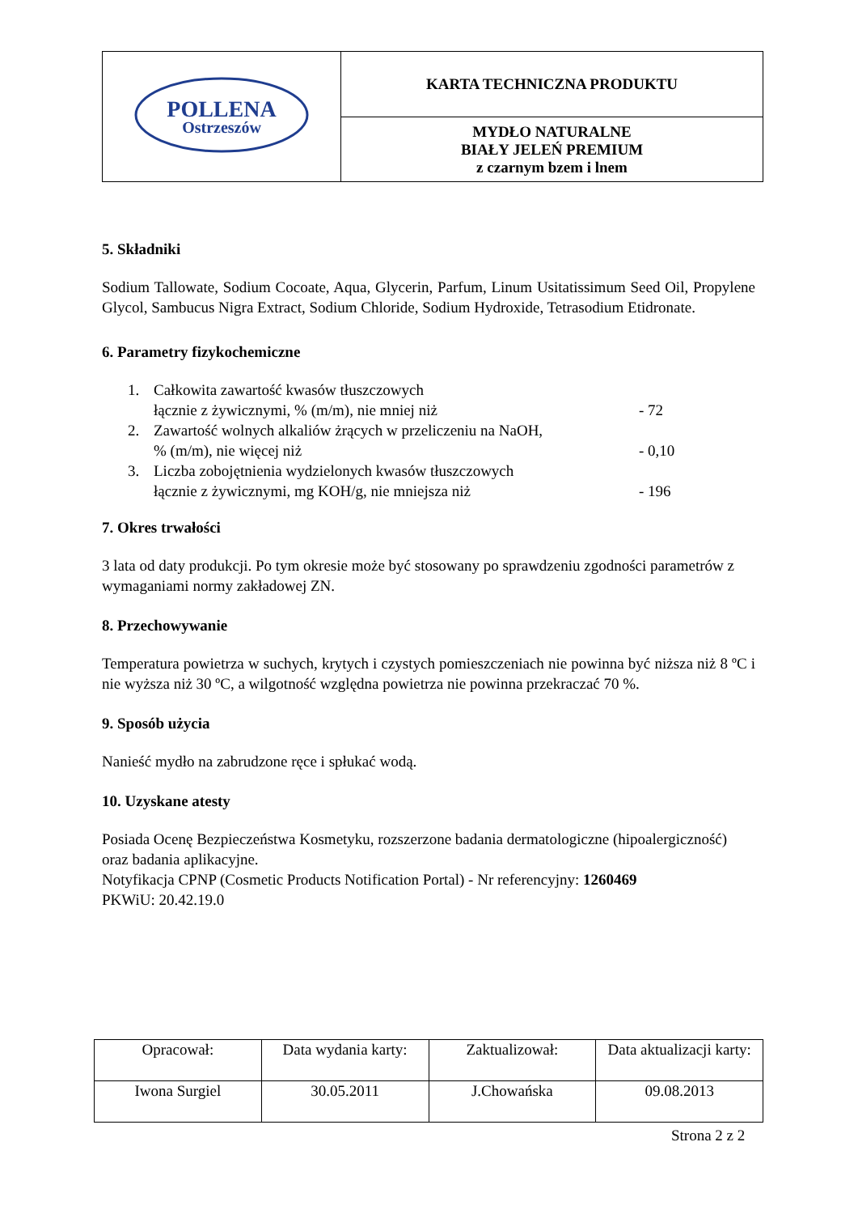| POLLENA Ostrzeszów | KARTA TECHNICZNA PRODUKTU |
| | MYDŁO NATURALNE BIAŁY JELEŃ PREMIUM z czarnym bzem i lnem |
5. Składniki
Sodium Tallowate, Sodium Cocoate, Aqua, Glycerin, Parfum, Linum Usitatissimum Seed Oil, Propylene Glycol, Sambucus Nigra Extract, Sodium Chloride, Sodium Hydroxide, Tetrasodium Etidronate.
6. Parametry fizykochemiczne
1. Całkowita zawartość kwasów tłuszczowych
łącznie z żywicznymi, % (m/m), nie mniej niż
- 72
2. Zawartość wolnych alkaliów żrących w przeliczeniu na NaOH,
% (m/m), nie więcej niż
- 0,10
3. Liczba zobojętnienia wydzielonych kwasów tłuszczowych
łącznie z żywicznymi, mg KOH/g, nie mniejsza niż
- 196
7. Okres trwałości
3 lata od daty produkcji. Po tym okresie może być stosowany po sprawdzeniu zgodności parametrów z wymaganiami normy zakładowej ZN.
8. Przechowywanie
Temperatura powietrza w suchych, krytych i czystych pomieszczeniach nie powinna być niższa niż 8 ºC i nie wyższa niż 30 ºC, a wilgotność względna powietrza nie powinna przekraczać 70 %.
9. Sposób użycia
Nanieść mydło na zabrudzone ręce i spłukać wodą.
10. Uzyskane atesty
Posiada Ocenę Bezpieczeństwa Kosmetyku, rozszerzone badania dermatologiczne (hipoalergiczność) oraz badania aplikacyjne.
Notyfikacja CPNP (Cosmetic Products Notification Portal) - Nr referencyjny: 1260469
PKWiU: 20.42.19.0
| Opracował: | Data wydania karty: | Zaktualizował: | Data aktualizacji karty: |
| Iwona Surgiel | 30.05.2011 | J.Chowańska | 09.08.2013 |
Strona 2 z 2